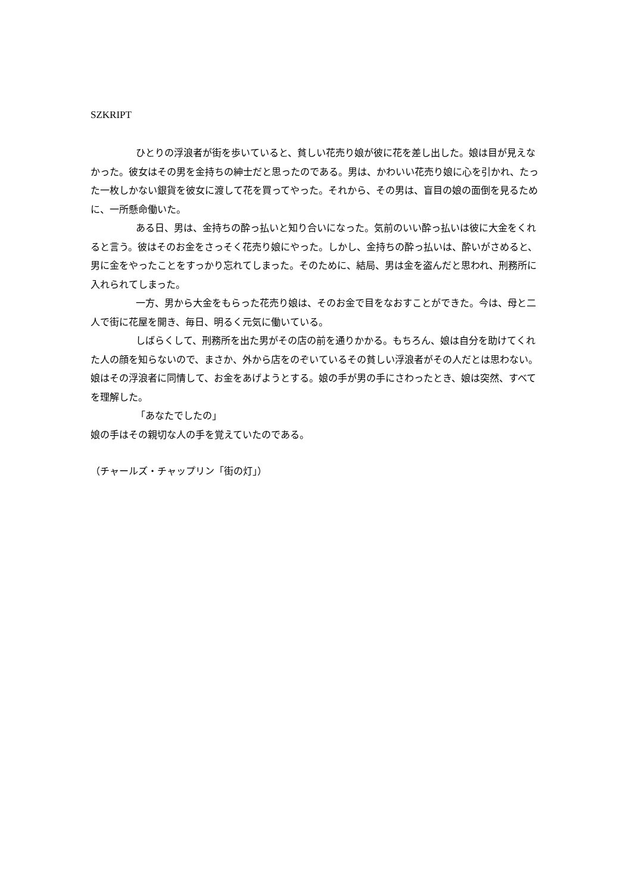SZKRIPT
ひとりの浮浪者が街を歩いていると、貧しい花売り娘が彼に花を差し出した。娘は目が見えなかった。彼女はその男を金持ちの紳士だと思ったのである。男は、かわいい花売り娘に心を引かれ、たった一枚しかない銀貨を彼女に渡して花を買ってやった。それから、その男は、盲目の娘の面倒を見るために、一所懸命働いた。
ある日、男は、金持ちの酔っ払いと知り合いになった。気前のいい酔っ払いは彼に大金をくれると言う。彼はそのお金をさっそく花売り娘にやった。しかし、金持ちの酔っ払いは、酔いがさめると、男に金をやったことをすっかり忘れてしまった。そのために、結局、男は金を盗んだと思われ、刑務所に入れられてしまった。
一方、男から大金をもらった花売り娘は、そのお金で目をなおすことができた。今は、母と二人で街に花屋を開き、毎日、明るく元気に働いている。
しばらくして、刑務所を出た男がその店の前を通りかかる。もちろん、娘は自分を助けてくれた人の顔を知らないので、まさか、外から店をのぞいているその貧しい浮浪者がその人だとは思わない。娘はその浮浪者に同情して、お金をあげようとする。娘の手が男の手にさわったとき、娘は突然、すべてを理解した。
「あなたでしたの」
娘の手はその親切な人の手を覚えていたのである。
（チャールズ・チャップリン「街の灯」）